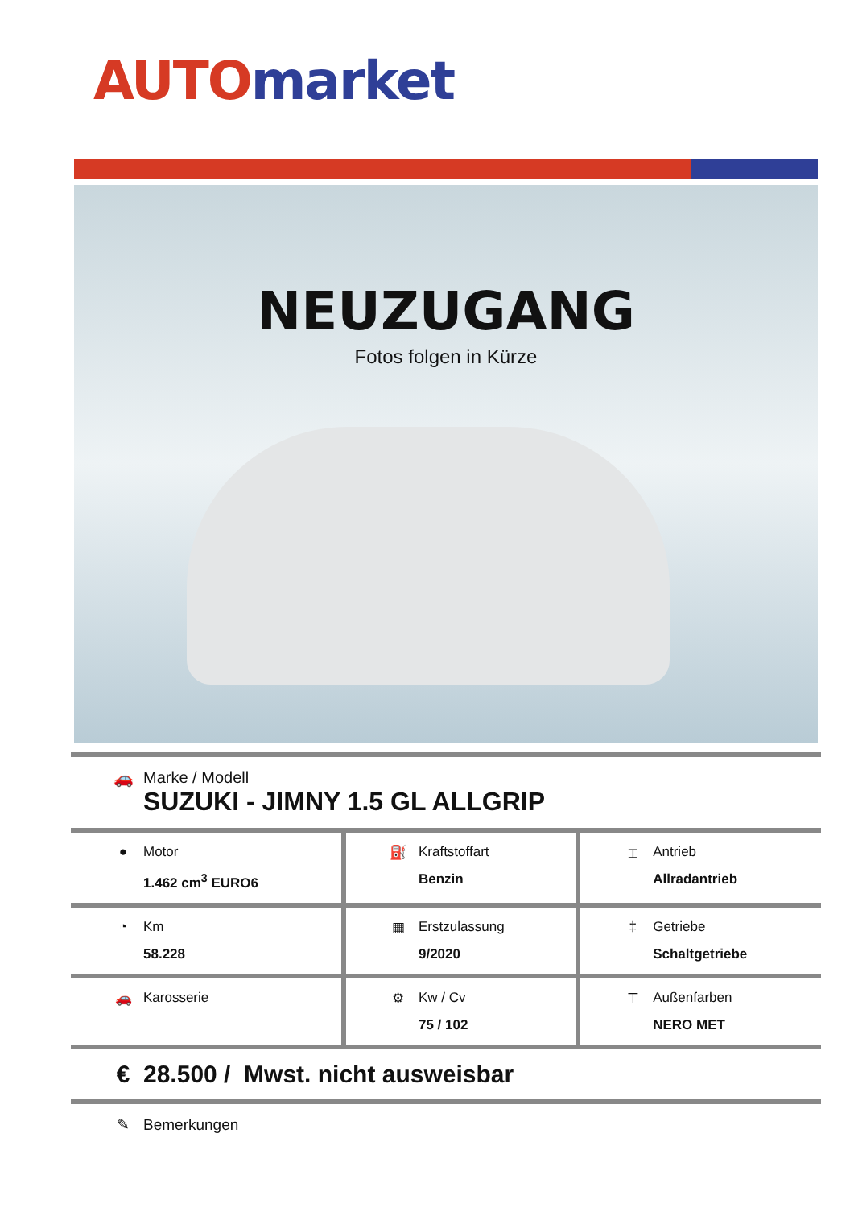AUTO market
NEUZUGANG
Fotos folgen in Kürze
| 🚗 Marke / Modell SUZUKI - JIMNY 1.5 GL ALLGRIP | | |
| ● Motor 1.462 cm<sup>3</sup> EURO6 | ⛽ Kraftstoffart Benzin | ⌶ Antrieb Allradantrieb |
| ◔ Km 58.228 | ▦ Erstzulassung 9/2020 | ‡ Getriebe Schaltgetriebe |
| 🚗 Karosserie | ⚙ Kw / Cv 75 / 102 | ⊤ Außenfarben NERO MET |
| € 28.500 / Mwst. nicht ausweisbar | | |
| ✎ Bemerkungen | | |